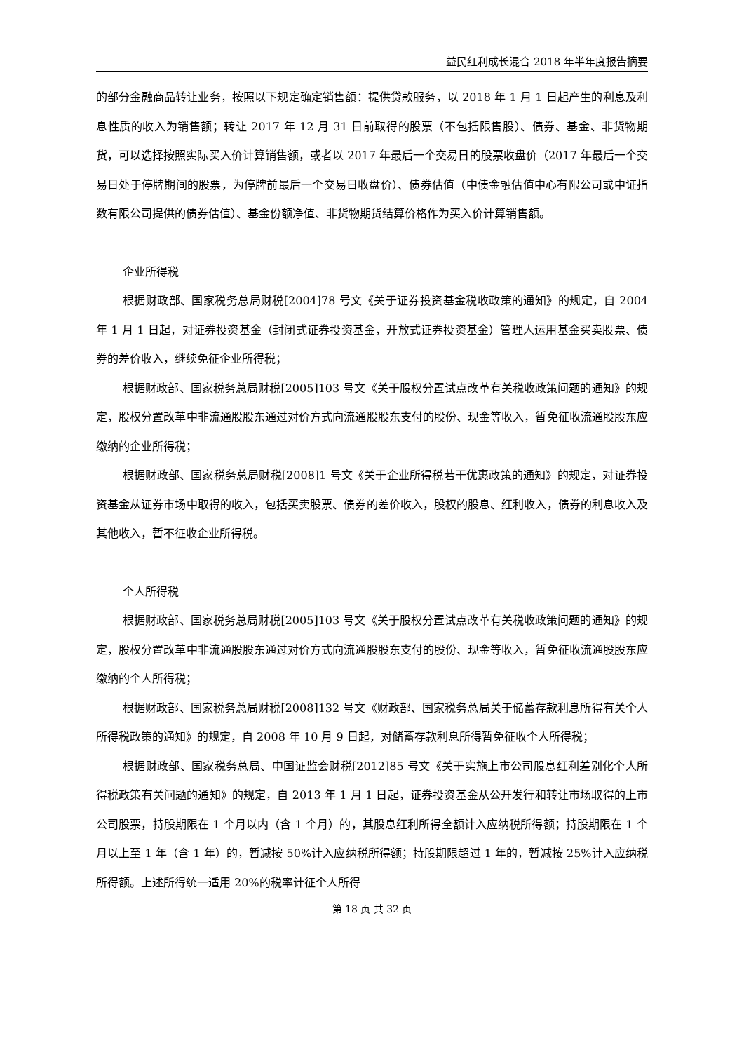益民红利成长混合 2018 年半年度报告摘要
的部分金融商品转让业务，按照以下规定确定销售额：提供贷款服务，以 2018 年 1 月 1 日起产生的利息及利息性质的收入为销售额；转让 2017 年 12 月 31 日前取得的股票（不包括限售股）、债券、基金、非货物期货，可以选择按照实际买入价计算销售额，或者以 2017 年最后一个交易日的股票收盘价（2017 年最后一个交易日处于停牌期间的股票，为停牌前最后一个交易日收盘价）、债券估值（中债金融估值中心有限公司或中证指数有限公司提供的债券估值）、基金份额净值、非货物期货结算价格作为买入价计算销售额。
企业所得税
根据财政部、国家税务总局财税[2004]78 号文《关于证券投资基金税收政策的通知》的规定，自 2004 年 1 月 1 日起，对证券投资基金（封闭式证券投资基金，开放式证券投资基金）管理人运用基金买卖股票、债券的差价收入，继续免征企业所得税；
根据财政部、国家税务总局财税[2005]103 号文《关于股权分置试点改革有关税收政策问题的通知》的规定，股权分置改革中非流通股股东通过对价方式向流通股股东支付的股份、现金等收入，暂免征收流通股股东应缴纳的企业所得税；
根据财政部、国家税务总局财税[2008]1 号文《关于企业所得税若干优惠政策的通知》的规定，对证券投资基金从证券市场中取得的收入，包括买卖股票、债券的差价收入，股权的股息、红利收入，债券的利息收入及其他收入，暂不征收企业所得税。
个人所得税
根据财政部、国家税务总局财税[2005]103 号文《关于股权分置试点改革有关税收政策问题的通知》的规定，股权分置改革中非流通股股东通过对价方式向流通股股东支付的股份、现金等收入，暂免征收流通股股东应缴纳的个人所得税；
根据财政部、国家税务总局财税[2008]132 号文《财政部、国家税务总局关于储蓄存款利息所得有关个人所得税政策的通知》的规定，自 2008 年 10 月 9 日起，对储蓄存款利息所得暂免征收个人所得税；
根据财政部、国家税务总局、中国证监会财税[2012]85 号文《关于实施上市公司股息红利差别化个人所得税政策有关问题的通知》的规定，自 2013 年 1 月 1 日起，证券投资基金从公开发行和转让市场取得的上市公司股票，持股期限在 1 个月以内（含 1 个月）的，其股息红利所得全额计入应纳税所得额；持股期限在 1 个月以上至 1 年（含 1 年）的，暂减按 50%计入应纳税所得额；持股期限超过 1 年的，暂减按 25%计入应纳税所得额。上述所得统一适用 20%的税率计征个人所得
第 18 页 共 32 页